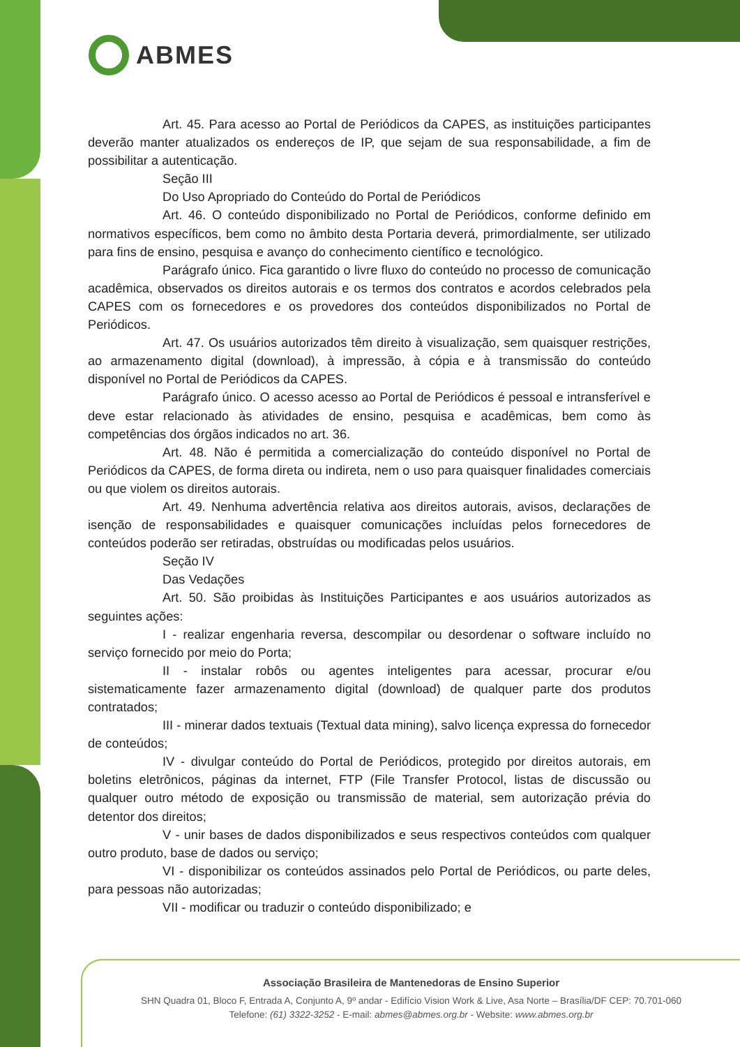ABMES
Art. 45. Para acesso ao Portal de Periódicos da CAPES, as instituições participantes deverão manter atualizados os endereços de IP, que sejam de sua responsabilidade, a fim de possibilitar a autenticação.
Seção III
Do Uso Apropriado do Conteúdo do Portal de Periódicos
Art. 46. O conteúdo disponibilizado no Portal de Periódicos, conforme definido em normativos específicos, bem como no âmbito desta Portaria deverá, primordialmente, ser utilizado para fins de ensino, pesquisa e avanço do conhecimento científico e tecnológico.
Parágrafo único. Fica garantido o livre fluxo do conteúdo no processo de comunicação acadêmica, observados os direitos autorais e os termos dos contratos e acordos celebrados pela CAPES com os fornecedores e os provedores dos conteúdos disponibilizados no Portal de Periódicos.
Art. 47. Os usuários autorizados têm direito à visualização, sem quaisquer restrições, ao armazenamento digital (download), à impressão, à cópia e à transmissão do conteúdo disponível no Portal de Periódicos da CAPES.
Parágrafo único. O acesso acesso ao Portal de Periódicos é pessoal e intransferível e deve estar relacionado às atividades de ensino, pesquisa e acadêmicas, bem como às competências dos órgãos indicados no art. 36.
Art. 48. Não é permitida a comercialização do conteúdo disponível no Portal de Periódicos da CAPES, de forma direta ou indireta, nem o uso para quaisquer finalidades comerciais ou que violem os direitos autorais.
Art. 49. Nenhuma advertência relativa aos direitos autorais, avisos, declarações de isenção de responsabilidades e quaisquer comunicações incluídas pelos fornecedores de conteúdos poderão ser retiradas, obstruídas ou modificadas pelos usuários.
Seção IV
Das Vedações
Art. 50. São proibidas às Instituições Participantes e aos usuários autorizados as seguintes ações:
I - realizar engenharia reversa, descompilar ou desordenar o software incluído no serviço fornecido por meio do Porta;
II - instalar robôs ou agentes inteligentes para acessar, procurar e/ou sistematicamente fazer armazenamento digital (download) de qualquer parte dos produtos contratados;
III - minerar dados textuais (Textual data mining), salvo licença expressa do fornecedor de conteúdos;
IV - divulgar conteúdo do Portal de Periódicos, protegido por direitos autorais, em boletins eletrônicos, páginas da internet, FTP (File Transfer Protocol, listas de discussão ou qualquer outro método de exposição ou transmissão de material, sem autorização prévia do detentor dos direitos;
V - unir bases de dados disponibilizados e seus respectivos conteúdos com qualquer outro produto, base de dados ou serviço;
VI - disponibilizar os conteúdos assinados pelo Portal de Periódicos, ou parte deles, para pessoas não autorizadas;
VII - modificar ou traduzir o conteúdo disponibilizado; e
Associação Brasileira de Mantenedoras de Ensino Superior
SHN Quadra 01, Bloco F, Entrada A, Conjunto A, 9º andar - Edifício Vision Work & Live, Asa Norte – Brasília/DF CEP: 70.701-060
Telefone: (61) 3322-3252 - E-mail: abmes@abmes.org.br - Website: www.abmes.org.br